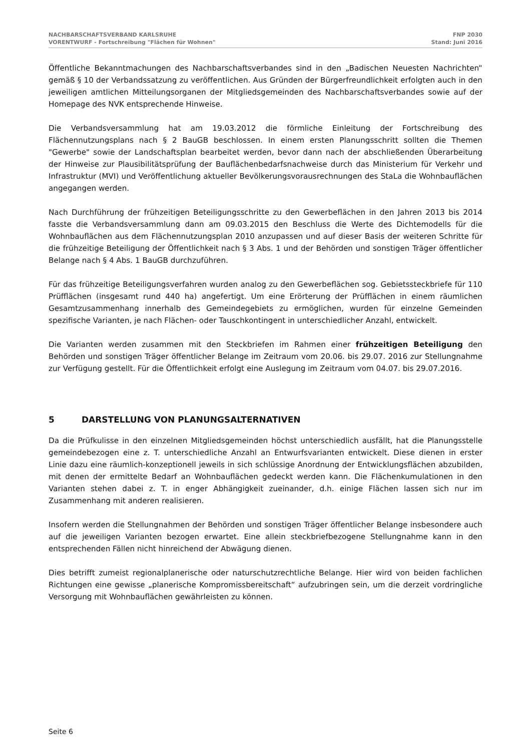NACHBARSCHAFTSVERBAND KARLSRUHE
VORENTWURF - Fortschreibung "Flächen für Wohnen"
FNP 2030
Stand: Juni 2016
Öffentliche Bekanntmachungen des Nachbarschaftsverbandes sind in den „Badischen Neuesten Nachrichten“ gemäß § 10 der Verbandssatzung zu veröffentlichen. Aus Gründen der Bürgerfreundlichkeit erfolgten auch in den jeweiligen amtlichen Mitteilungsorganen der Mitgliedsgemeinden des Nachbarschaftsverbandes sowie auf der Homepage des NVK entsprechende Hinweise.
Die Verbandsversammlung hat am 19.03.2012 die förmliche Einleitung der Fortschreibung des Flächennutzungsplans nach § 2 BauGB beschlossen. In einem ersten Planungsschritt sollten die Themen "Gewerbe" sowie der Landschaftsplan bearbeitet werden, bevor dann nach der abschließenden Überarbeitung der Hinweise zur Plausibilitätsprüfung der Bauflächenbedarfsnachweise durch das Ministerium für Verkehr und Infrastruktur (MVI) und Veröffentlichung aktueller Bevölkerungsvorausrechnungen des StaLa die Wohnbauflächen angegangen werden.
Nach Durchführung der frühzeitigen Beteiligungsschritte zu den Gewerbeflächen in den Jahren 2013 bis 2014 fasste die Verbandsversammlung dann am 09.03.2015 den Beschluss die Werte des Dichtemodells für die Wohnbauflächen aus dem Flächennutzungsplan 2010 anzupassen und auf dieser Basis der weiteren Schritte für die frühzeitige Beteiligung der Öffentlichkeit nach § 3 Abs. 1 und der Behörden und sonstigen Träger öffentlicher Belange nach § 4 Abs. 1 BauGB durchzuführen.
Für das frühzeitige Beteiligungsverfahren wurden analog zu den Gewerbeflächen sog. Gebietssteckbriefe für 110 Prüfflächen (insgesamt rund 440 ha) angefertigt. Um eine Erörterung der Prüfflächen in einem räumlichen Gesamtzusammenhang innerhalb des Gemeindegebiets zu ermöglichen, wurden für einzelne Gemeinden spezifische Varianten, je nach Flächen- oder Tauschkontingent in unterschiedlicher Anzahl, entwickelt.
Die Varianten werden zusammen mit den Steckbriefen im Rahmen einer frühzeitigen Beteiligung den Behörden und sonstigen Träger öffentlicher Belange im Zeitraum vom 20.06. bis 29.07. 2016 zur Stellungnahme zur Verfügung gestellt. Für die Öffentlichkeit erfolgt eine Auslegung im Zeitraum vom 04.07. bis 29.07.2016.
5 DARSTELLUNG VON PLANUNGSALTERNATIVEN
Da die Prüfkulisse in den einzelnen Mitgliedsgemeinden höchst unterschiedlich ausfällt, hat die Planungsstelle gemeindebezogen eine z. T. unterschiedliche Anzahl an Entwurfsvarianten entwickelt. Diese dienen in erster Linie dazu eine räumlich-konzeptionell jeweils in sich schlüssige Anordnung der Entwicklungsflächen abzubilden, mit denen der ermittelte Bedarf an Wohnbauflächen gedeckt werden kann. Die Flächenkumulationen in den Varianten stehen dabei z. T. in enger Abhängigkeit zueinander, d.h. einige Flächen lassen sich nur im Zusammenhang mit anderen realisieren.
Insofern werden die Stellungnahmen der Behörden und sonstigen Träger öffentlicher Belange insbesondere auch auf die jeweiligen Varianten bezogen erwartet. Eine allein steckbriefbezogene Stellungnahme kann in den entsprechenden Fällen nicht hinreichend der Abwägung dienen.
Dies betrifft zumeist regionalplanerische oder naturschutzrechtliche Belange. Hier wird von beiden fachlichen Richtungen eine gewisse „planerische Kompromissbereitschaft“ aufzubringen sein, um die derzeit vordringliche Versorgung mit Wohnbauflächen gewährleisten zu können.
Seite 6